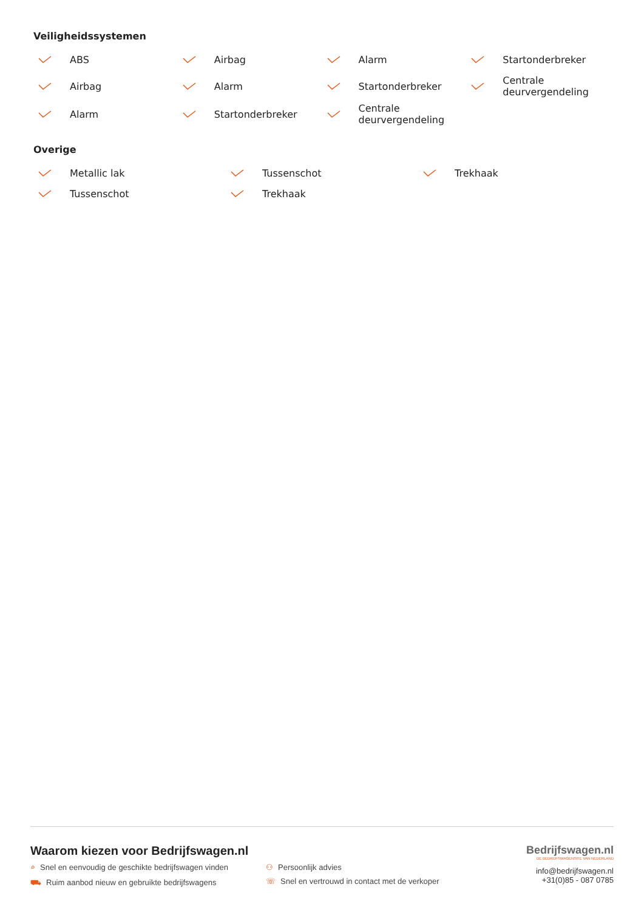Veiligheidssystemen
ABS
Airbag
Alarm
Startonderbreker
Airbag
Alarm
Startonderbreker
Centrale
deurvergendeling
Alarm
Startonderbreker
Centrale
deurvergendeling
Overige
Metallic lak
Tussenschot
Trekhaak
Tussenschot
Trekhaak
Waarom kiezen voor Bedrijfswagen.nl
⌕ Snel en eenvoudig de geschikte bedrijfswagen vinden
⚇ Persoonlijk advies
⛟ Ruim aanbod nieuw en gebruikte bedrijfswagens
☏ Snel en vertrouwd in contact met de verkoper
Bedrijfswagen.nl
DE BEDRIJFSWAGENSITE VAN NEDERLAND
info@bedrijfswagen.nl
+31(0)85 - 087 0785